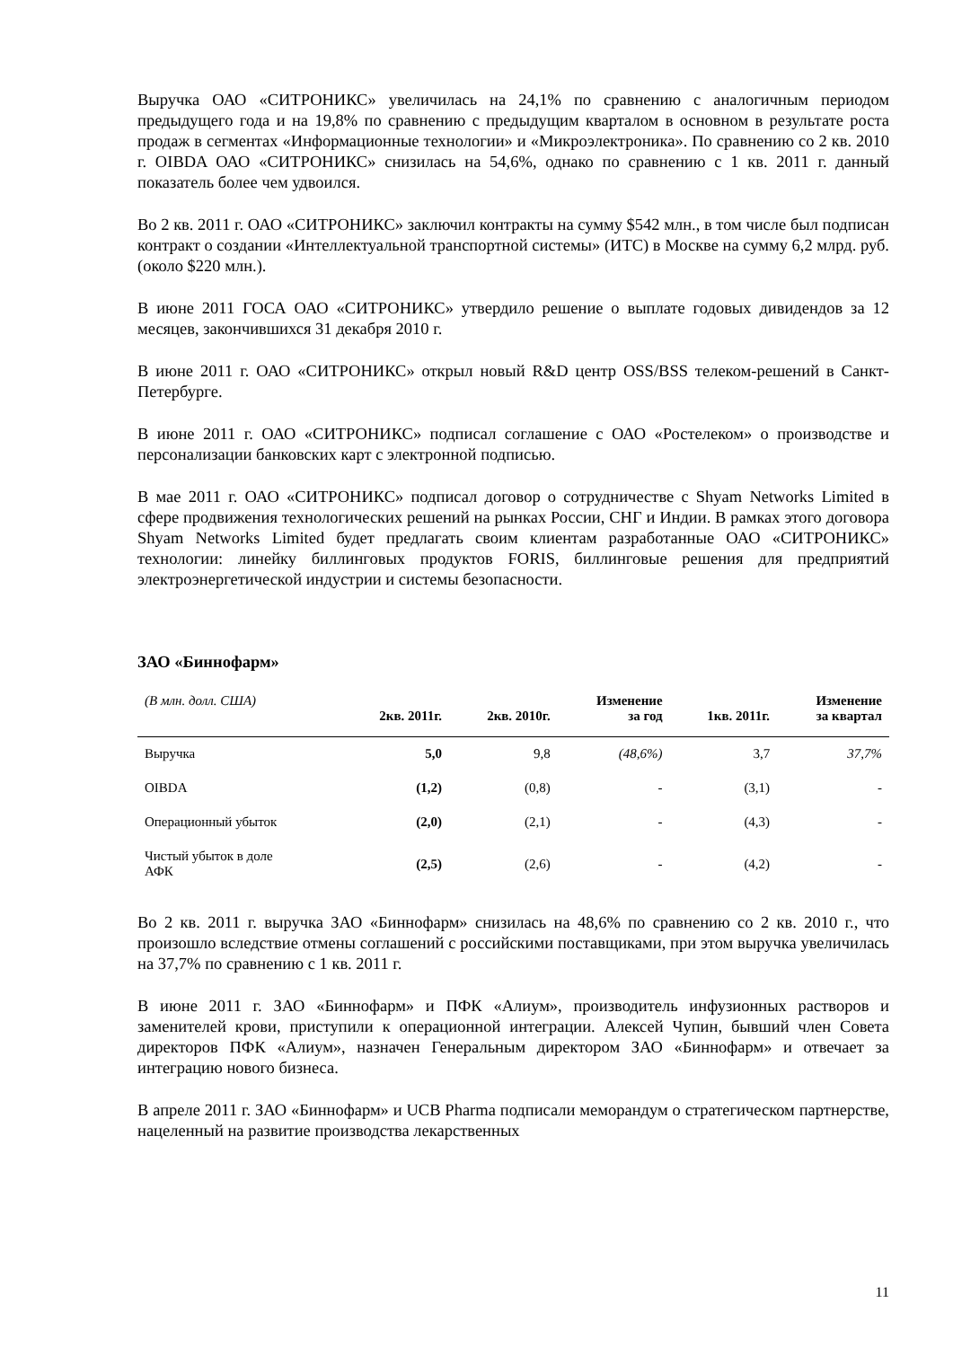Выручка ОАО «СИТРОНИКС» увеличилась на 24,1% по сравнению с аналогичным периодом предыдущего года и на 19,8% по сравнению с предыдущим кварталом в основном в результате роста продаж в сегментах «Информационные технологии» и «Микроэлектроника». По сравнению со 2 кв. 2010 г. OIBDA ОАО «СИТРОНИКС» снизилась на 54,6%, однако по сравнению с 1 кв. 2011 г. данный показатель более чем удвоился.
Во 2 кв. 2011 г. ОАО «СИТРОНИКС» заключил контракты на сумму $542 млн., в том числе был подписан контракт о создании «Интеллектуальной транспортной системы» (ИТС) в Москве на сумму 6,2 млрд. руб. (около $220 млн.).
В июне 2011 ГОСА ОАО «СИТРОНИКС» утвердило решение о выплате годовых дивидендов за 12 месяцев, закончившихся 31 декабря 2010 г.
В июне 2011 г. ОАО «СИТРОНИКС» открыл новый R&D центр OSS/BSS телеком-решений в Санкт-Петербурге.
В июне 2011 г. ОАО «СИТРОНИКС» подписал соглашение с ОАО «Ростелеком» о производстве и персонализации банковских карт с электронной подписью.
В мае 2011 г. ОАО «СИТРОНИКС» подписал договор о сотрудничестве с Shyam Networks Limited в сфере продвижения технологических решений на рынках России, СНГ и Индии. В рамках этого договора Shyam Networks Limited будет предлагать своим клиентам разработанные ОАО «СИТРОНИКС» технологии: линейку биллинговых продуктов FORIS, биллинговые решения для предприятий электроэнергетической индустрии и системы безопасности.
ЗАО «Биннофарм»
| (В млн. долл. США) | 2кв. 2011г. | 2кв. 2010г. | Изменение за год | 1кв. 2011г. | Изменение за квартал |
| --- | --- | --- | --- | --- | --- |
| Выручка | 5,0 | 9,8 | (48,6%) | 3,7 | 37,7% |
| OIBDA | (1,2) | (0,8) | - | (3,1) | - |
| Операционный убыток | (2,0) | (2,1) | - | (4,3) | - |
| Чистый убыток в доле АФК | (2,5) | (2,6) | - | (4,2) | - |
Во 2 кв. 2011 г. выручка ЗАО «Биннофарм» снизилась на 48,6% по сравнению со 2 кв. 2010 г., что произошло вследствие отмены соглашений с российскими поставщиками, при этом выручка увеличилась на 37,7% по сравнению с 1 кв. 2011 г.
В июне 2011 г. ЗАО «Биннофарм» и ПФК «Алиум», производитель инфузионных растворов и заменителей крови, приступили к операционной интеграции. Алексей Чупин, бывший член Совета директоров ПФК «Алиум», назначен Генеральным директором ЗАО «Биннофарм» и отвечает за интеграцию нового бизнеса.
В апреле 2011 г. ЗАО «Биннофарм» и UCB Pharma подписали меморандум о стратегическом партнерстве, нацеленный на развитие производства лекарственных
11